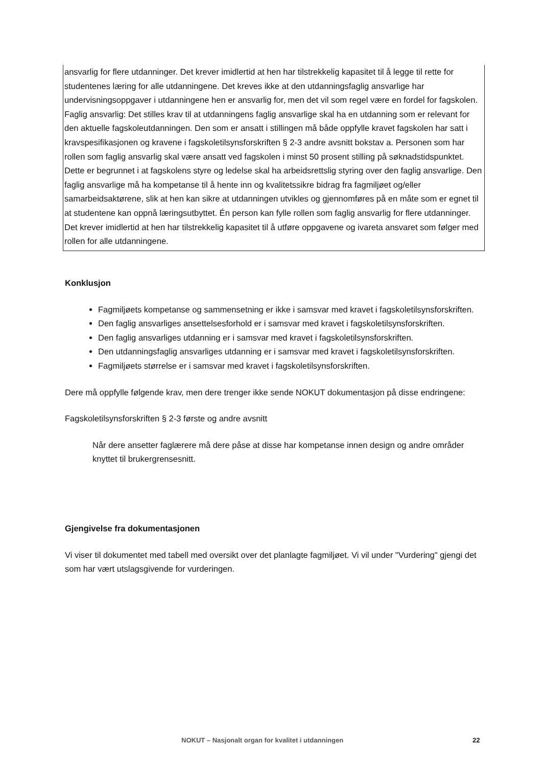ansvarlig for flere utdanninger. Det krever imidlertid at hen har tilstrekkelig kapasitet til å legge til rette for studentenes læring for alle utdanningene. Det kreves ikke at den utdanningsfaglig ansvarlige har undervisningsoppgaver i utdanningene hen er ansvarlig for, men det vil som regel være en fordel for fagskolen. Faglig ansvarlig: Det stilles krav til at utdanningens faglig ansvarlige skal ha en utdanning som er relevant for den aktuelle fagskoleutdanningen. Den som er ansatt i stillingen må både oppfylle kravet fagskolen har satt i kravspesifikasjonen og kravene i fagskoletilsynsforskriften § 2-3 andre avsnitt bokstav a. Personen som har rollen som faglig ansvarlig skal være ansatt ved fagskolen i minst 50 prosent stilling på søknadstidspunktet. Dette er begrunnet i at fagskolens styre og ledelse skal ha arbeidsrettslig styring over den faglig ansvarlige. Den faglig ansvarlige må ha kompetanse til å hente inn og kvalitetssikre bidrag fra fagmiljøet og/eller samarbeidsaktørene, slik at hen kan sikre at utdanningen utvikles og gjennomføres på en måte som er egnet til at studentene kan oppnå læringsutbyttet. Én person kan fylle rollen som faglig ansvarlig for flere utdanninger. Det krever imidlertid at hen har tilstrekkelig kapasitet til å utføre oppgavene og ivareta ansvaret som følger med rollen for alle utdanningene.
Konklusjon
Fagmiljøets kompetanse og sammensetning er ikke i samsvar med kravet i fagskoletilsynsforskriften.
Den faglig ansvarliges ansettelsesforhold er i samsvar med kravet i fagskoletilsynsforskriften.
Den faglig ansvarliges utdanning er i samsvar med kravet i fagskoletilsynsforskriften.
Den utdanningsfaglig ansvarliges utdanning er i samsvar med kravet i fagskoletilsynsforskriften.
Fagmiljøets størrelse er i samsvar med kravet i fagskoletilsynsforskriften.
Dere må oppfylle følgende krav, men dere trenger ikke sende NOKUT dokumentasjon på disse endringene:
Fagskoletilsynsforskriften § 2-3 første og andre avsnitt
Når dere ansetter faglærere må dere påse at disse har kompetanse innen design og andre områder knyttet til brukergrensesnitt.
Gjengivelse fra dokumentasjonen
Vi viser til dokumentet med tabell med oversikt over det planlagte fagmiljøet. Vi vil under "Vurdering" gjengi det som har vært utslagsgivende for vurderingen.
NOKUT – Nasjonalt organ for kvalitet i utdanningen 22